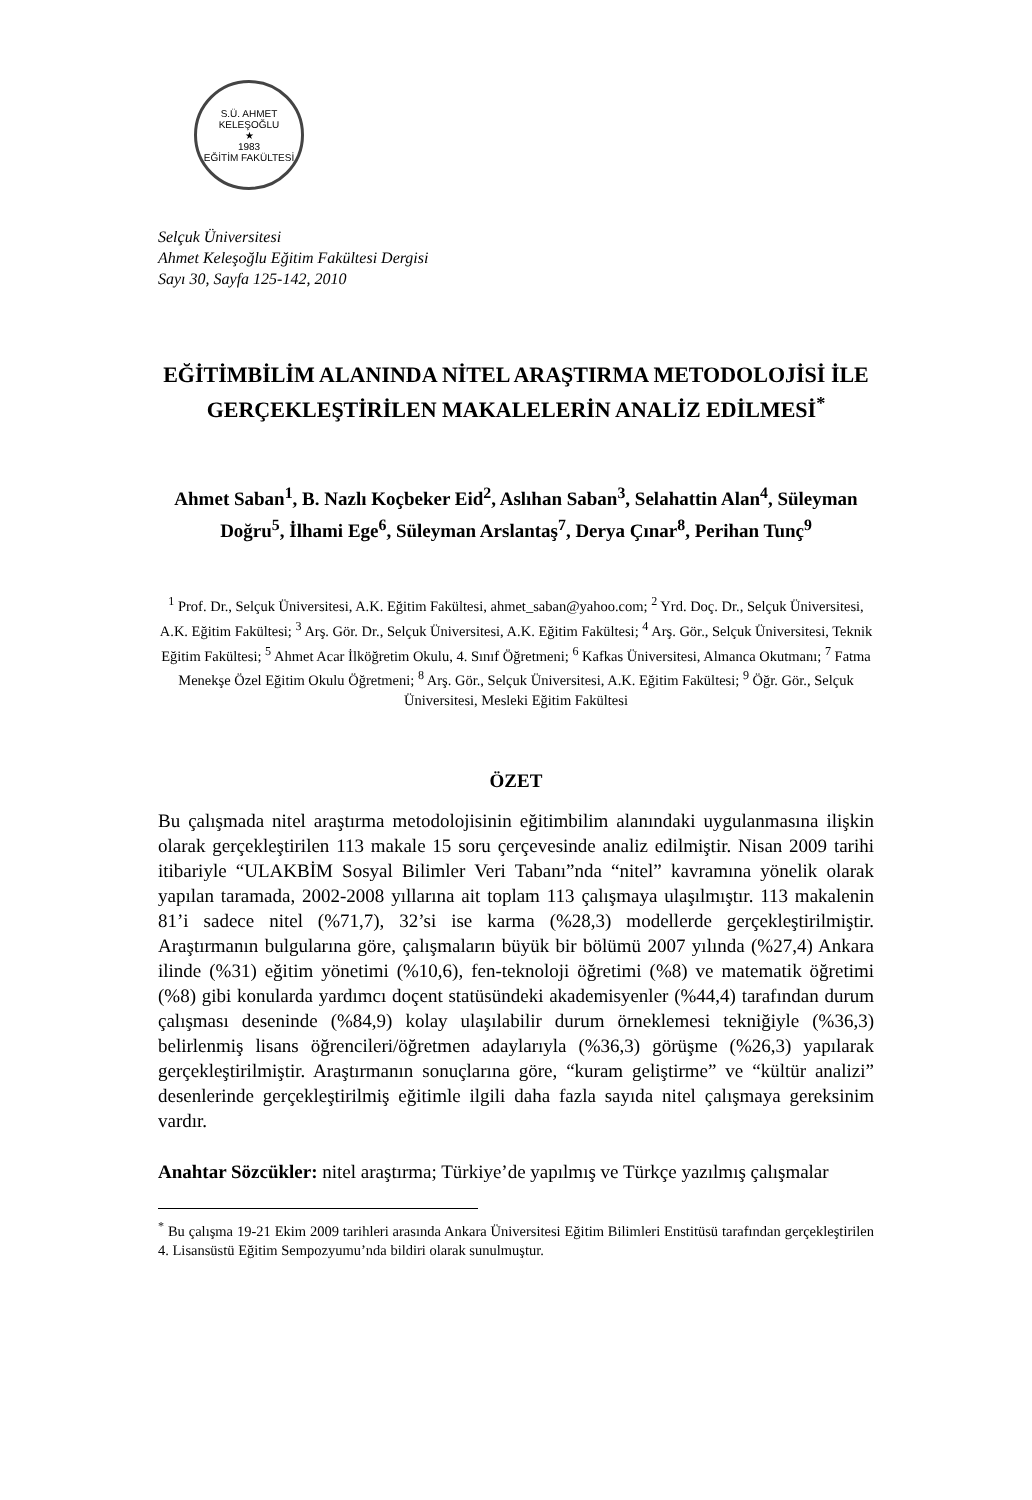S.Ü. AHMET KELEŞOĞLU
★
1983
EĞİTİM FAKÜLTESİ
Selçuk Üniversitesi
Ahmet Keleşoğlu Eğitim Fakültesi Dergisi
Sayı 30, Sayfa 125-142, 2010
EĞİTİMBİLİM ALANINDA NİTEL ARAŞTIRMA METODOLOJİSİ İLE GERÇEKLEŞTİRİLEN MAKALELERİN ANALİZ EDİLMESİ<sup>*</sup>
Ahmet Saban<sup>1</sup>, B. Nazlı Koçbeker Eid<sup>2</sup>, Aslıhan Saban<sup>3</sup>, Selahattin Alan<sup>4</sup>, Süleyman Doğru<sup>5</sup>, İlhami Ege<sup>6</sup>, Süleyman Arslantaş<sup>7</sup>, Derya Çınar<sup>8</sup>, Perihan Tunç<sup>9</sup>
<sup>1</sup> Prof. Dr., Selçuk Üniversitesi, A.K. Eğitim Fakültesi, ahmet_saban@yahoo.com; <sup>2</sup> Yrd. Doç. Dr., Selçuk Üniversitesi, A.K. Eğitim Fakültesi; <sup>3</sup> Arş. Gör. Dr., Selçuk Üniversitesi, A.K. Eğitim Fakültesi; <sup>4</sup> Arş. Gör., Selçuk Üniversitesi, Teknik Eğitim Fakültesi; <sup>5</sup> Ahmet Acar İlköğretim Okulu, 4. Sınıf Öğretmeni; <sup>6</sup> Kafkas Üniversitesi, Almanca Okutmanı; <sup>7</sup> Fatma Menekşe Özel Eğitim Okulu Öğretmeni; <sup>8</sup> Arş. Gör., Selçuk Üniversitesi, A.K. Eğitim Fakültesi; <sup>9</sup> Öğr. Gör., Selçuk Üniversitesi, Mesleki Eğitim Fakültesi
ÖZET
Bu çalışmada nitel araştırma metodolojisinin eğitimbilim alanındaki uygulanmasına ilişkin olarak gerçekleştirilen 113 makale 15 soru çerçevesinde analiz edilmiştir. Nisan 2009 tarihi itibariyle “ULAKBİM Sosyal Bilimler Veri Tabanı”nda “nitel” kavramına yönelik olarak yapılan taramada, 2002-2008 yıllarına ait toplam 113 çalışmaya ulaşılmıştır. 113 makalenin 81’i sadece nitel (%71,7), 32’si ise karma (%28,3) modellerde gerçekleştirilmiştir. Araştırmanın bulgularına göre, çalışmaların büyük bir bölümü 2007 yılında (%27,4) Ankara ilinde (%31) eğitim yönetimi (%10,6), fen-teknoloji öğretimi (%8) ve matematik öğretimi (%8) gibi konularda yardımcı doçent statüsündeki akademisyenler (%44,4) tarafından durum çalışması deseninde (%84,9) kolay ulaşılabilir durum örneklemesi tekniğiyle (%36,3) belirlenmiş lisans öğrencileri/öğretmen adaylarıyla (%36,3) görüşme (%26,3) yapılarak gerçekleştirilmiştir. Araştırmanın sonuçlarına göre, “kuram geliştirme” ve “kültür analizi” desenlerinde gerçekleştirilmiş eğitimle ilgili daha fazla sayıda nitel çalışmaya gereksinim vardır.
Anahtar Sözcükler: nitel araştırma; Türkiye’de yapılmış ve Türkçe yazılmış çalışmalar
<sup>*</sup> Bu çalışma 19-21 Ekim 2009 tarihleri arasında Ankara Üniversitesi Eğitim Bilimleri Enstitüsü tarafından gerçekleştirilen 4. Lisansüstü Eğitim Sempozyumu’nda bildiri olarak sunulmuştur.